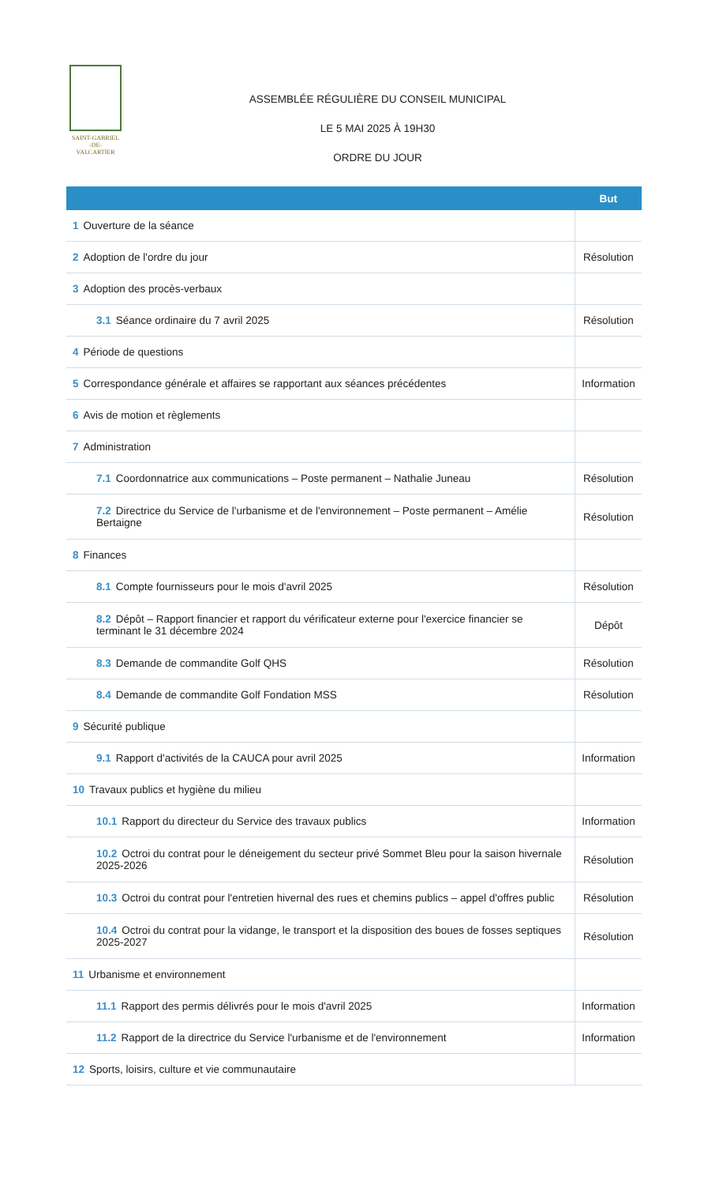SAINT-GABRIEL
-DE-
VALCARTIER
ASSEMBLÉE RÉGULIÈRE DU CONSEIL MUNICIPAL
LE 5 MAI 2025 À 19H30
ORDRE DU JOUR
| | But |
| --- | --- |
| 1 Ouverture de la séance | |
| 2 Adoption de l'ordre du jour | Résolution |
| 3 Adoption des procès-verbaux | |
| 3.1 Séance ordinaire du 7 avril 2025 | Résolution |
| 4 Période de questions | |
| 5 Correspondance générale et affaires se rapportant aux séances précédentes | Information |
| 6 Avis de motion et règlements | |
| 7 Administration | |
| 7.1 Coordonnatrice aux communications – Poste permanent – Nathalie Juneau | Résolution |
| 7.2 Directrice du Service de l'urbanisme et de l'environnement – Poste permanent – Amélie Bertaigne | Résolution |
| 8 Finances | |
| 8.1 Compte fournisseurs pour le mois d'avril 2025 | Résolution |
| 8.2 Dépôt – Rapport financier et rapport du vérificateur externe pour l'exercice financier se terminant le 31 décembre 2024 | Dépôt |
| 8.3 Demande de commandite Golf QHS | Résolution |
| 8.4 Demande de commandite Golf Fondation MSS | Résolution |
| 9 Sécurité publique | |
| 9.1 Rapport d'activités de la CAUCA pour avril 2025 | Information |
| 10 Travaux publics et hygiène du milieu | |
| 10.1 Rapport du directeur du Service des travaux publics | Information |
| 10.2 Octroi du contrat pour le déneigement du secteur privé Sommet Bleu pour la saison hivernale 2025-2026 | Résolution |
| 10.3 Octroi du contrat pour l'entretien hivernal des rues et chemins publics – appel d'offres public | Résolution |
| 10.4 Octroi du contrat pour la vidange, le transport et la disposition des boues de fosses septiques 2025-2027 | Résolution |
| 11 Urbanisme et environnement | |
| 11.1 Rapport des permis délivrés pour le mois d'avril 2025 | Information |
| 11.2 Rapport de la directrice du Service l'urbanisme et de l'environnement | Information |
| 12 Sports, loisirs, culture et vie communautaire | |